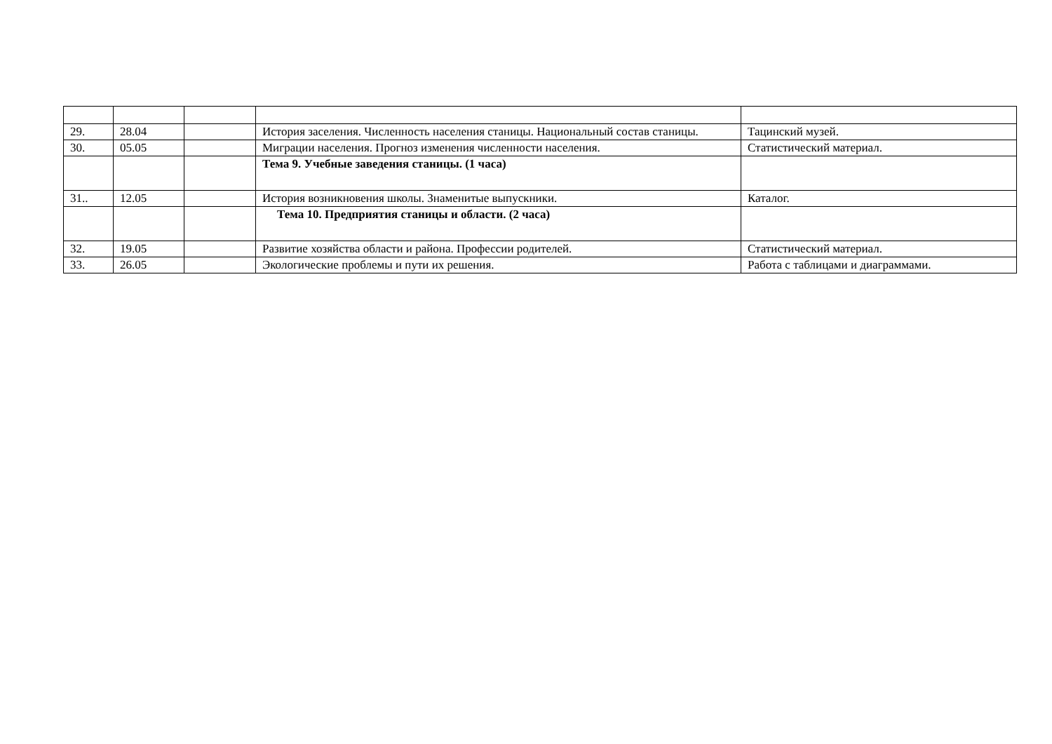| 29. | 28.04 | | История заселения. Численность населения станицы. Национальный состав станицы. | Тацинский музей. |
| 30. | 05.05 | | Миграции населения. Прогноз изменения численности населения. | Статистический материал. |
| | | | Тема 9. Учебные заведения станицы. (1 часа) | |
| 31.. | 12.05 | | История возникновения школы. Знаменитые выпускники. | Каталог. |
| | | | Тема 10. Предприятия станицы и области. (2 часа) | |
| 32. | 19.05 | | Развитие хозяйства области и района. Профессии родителей. | Статистический материал. |
| 33. | 26.05 | | Экологические проблемы и пути их решения. | Работа с таблицами и диаграммами. |